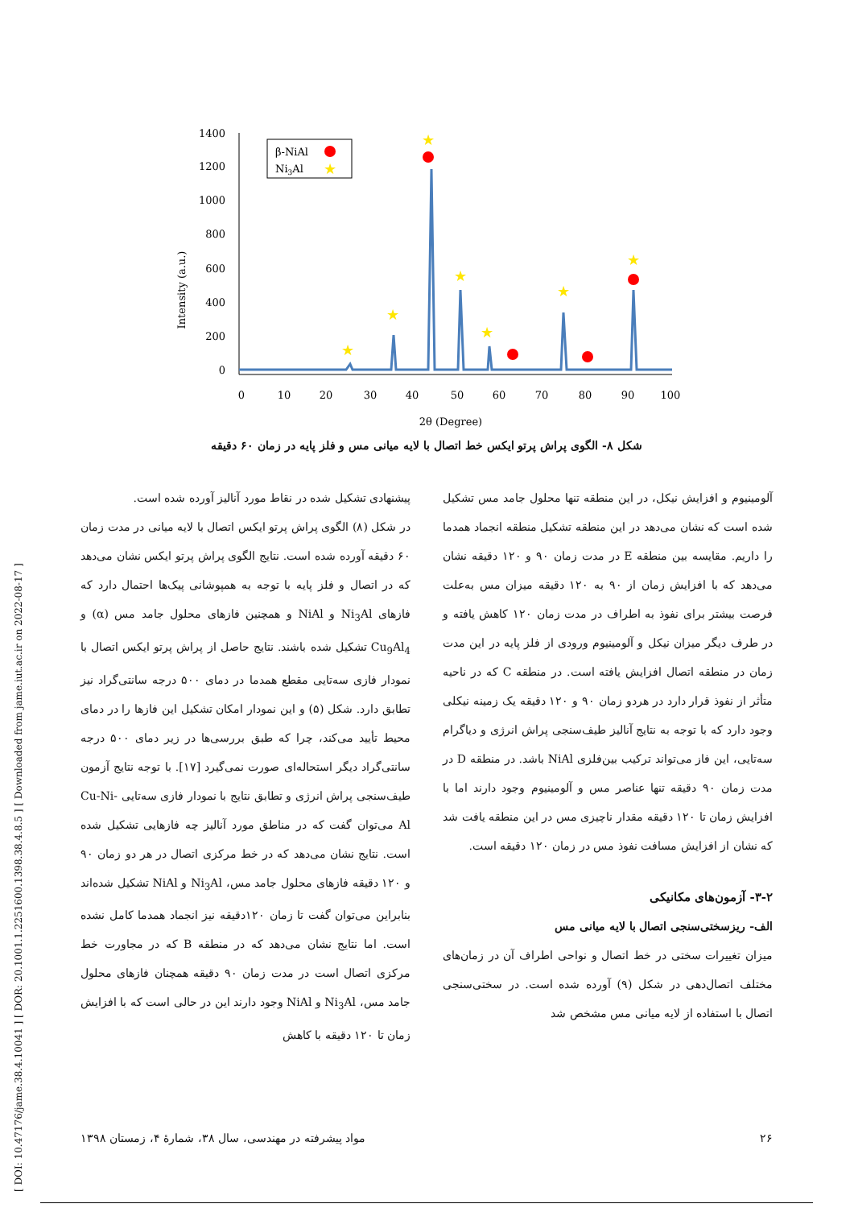[ DOI: 10.47176/jame.38.4.10041 ] [ DOR: 20.1001.1.2251600.1398.38.4.8.5 ] [ Downloaded from jame.iut.ac.ir on 2022-08-17 ]
Intensity (a.u.)
1400
1200
1000
800
600
400
200
0
0
10
20
30
40
50
60
70
80
90
100
2θ (Degree)
β-NiAl
Ni3Al
★
★
★
★
★
★
★
★
شکل ۸- الگوی پراش پرتو ایکس خط اتصال با لایه میانی مس و فلز پایه در زمان ۶۰ دقیقه
پیشنهادی تشکیل شده در نقاط مورد آنالیز آورده شده است.
در شکل (۸) الگوی پراش پرتو ایکس اتصال با لایه میانی در مدت زمان ۶۰ دقیقه آورده شده است. نتایج الگوی پراش پرتو ایکس نشان می‌دهد که در اتصال و فلز پایه با توجه به همپوشانی پیک‌ها احتمال دارد که فازهای Ni<sub>3</sub>Al و NiAl و همچنین فازهای محلول جامد مس (α) و Cu<sub>9</sub>Al<sub>4</sub> تشکیل شده باشند. نتایج حاصل از پراش پرتو ایکس اتصال با نمودار فازی سه‌تایی مقطع همدما در دمای ۵۰۰ درجه سانتی‌گراد نیز تطابق دارد. شکل (۵) و این نمودار امکان تشکیل این فازها را در دمای محیط تأیید می‌کند، چرا که طبق بررسی‌ها در زیر دمای ۵۰۰ درجه سانتی‌گراد دیگر استحاله‌ای صورت نمی‌گیرد [۱۷]. با توجه نتایج آزمون طیف‌سنجی پراش انرژی و تطابق نتایج با نمودار فازی سه‌تایی Cu-Ni-Al می‌توان گفت که در مناطق مورد آنالیز چه فازهایی تشکیل شده است. نتایج نشان می‌دهد که در خط مرکزی اتصال در هر دو زمان ۹۰ و ۱۲۰ دقیقه فازهای محلول جامد مس، Ni<sub>3</sub>Al و NiAl تشکیل شده‌اند بنابراین می‌توان گفت تا زمان ۱۲۰دقیقه نیز انجماد همدما کامل نشده است. اما نتایج نشان می‌دهد که در منطقه B که در مجاورت خط مرکزی اتصال است در مدت زمان ۹۰ دقیقه همچنان فازهای محلول جامد مس، Ni<sub>3</sub>Al و NiAl وجود دارند این در حالی است که با افزایش زمان تا ۱۲۰ دقیقه با کاهش
آلومینیوم و افزایش نیکل، در این منطقه تنها محلول جامد مس تشکیل شده است که نشان می‌دهد در این منطقه تشکیل منطقه انجماد همدما را داریم. مقایسه بین منطقه E در مدت زمان ۹۰ و ۱۲۰ دقیقه نشان می‌دهد که با افزایش زمان از ۹۰ به ۱۲۰ دقیقه میزان مس به‌علت فرصت بیشتر برای نفوذ به اطراف در مدت زمان ۱۲۰ کاهش یافته و در طرف دیگر میزان نیکل و آلومینیوم ورودی از فلز پایه در این مدت زمان در منطقه اتصال افزایش یافته است. در منطقه C که در ناحیه متأثر از نفوذ قرار دارد در هردو زمان ۹۰ و ۱۲۰ دقیقه یک زمینه نیکلی وجود دارد که با توجه به نتایج آنالیز طیف‌سنجی پراش انرژی و دیاگرام سه‌تایی، این فاز می‌تواند ترکیب بین‌فلزی NiAl باشد. در منطقه D در مدت زمان ۹۰ دقیقه تنها عناصر مس و آلومینیوم وجود دارند اما با افزایش زمان تا ۱۲۰ دقیقه مقدار ناچیزی مس در این منطقه یافت شد که نشان از افزایش مسافت نفوذ مس در زمان ۱۲۰ دقیقه است.
۳-۲- آزمون‌های مکانیکی
الف- ریزسختی‌سنجی اتصال با لایه میانی مس
میزان تغییرات سختی در خط اتصال و نواحی اطراف آن در زمان‌های مختلف اتصال‌دهی در شکل (۹) آورده شده است. در سختی‌سنجی اتصال با استفاده از لایه میانی مس مشخص شد
۲۶ مواد پیشرفته در مهندسی، سال ۳۸، شمارهٔ ۴، زمستان ۱۳۹۸